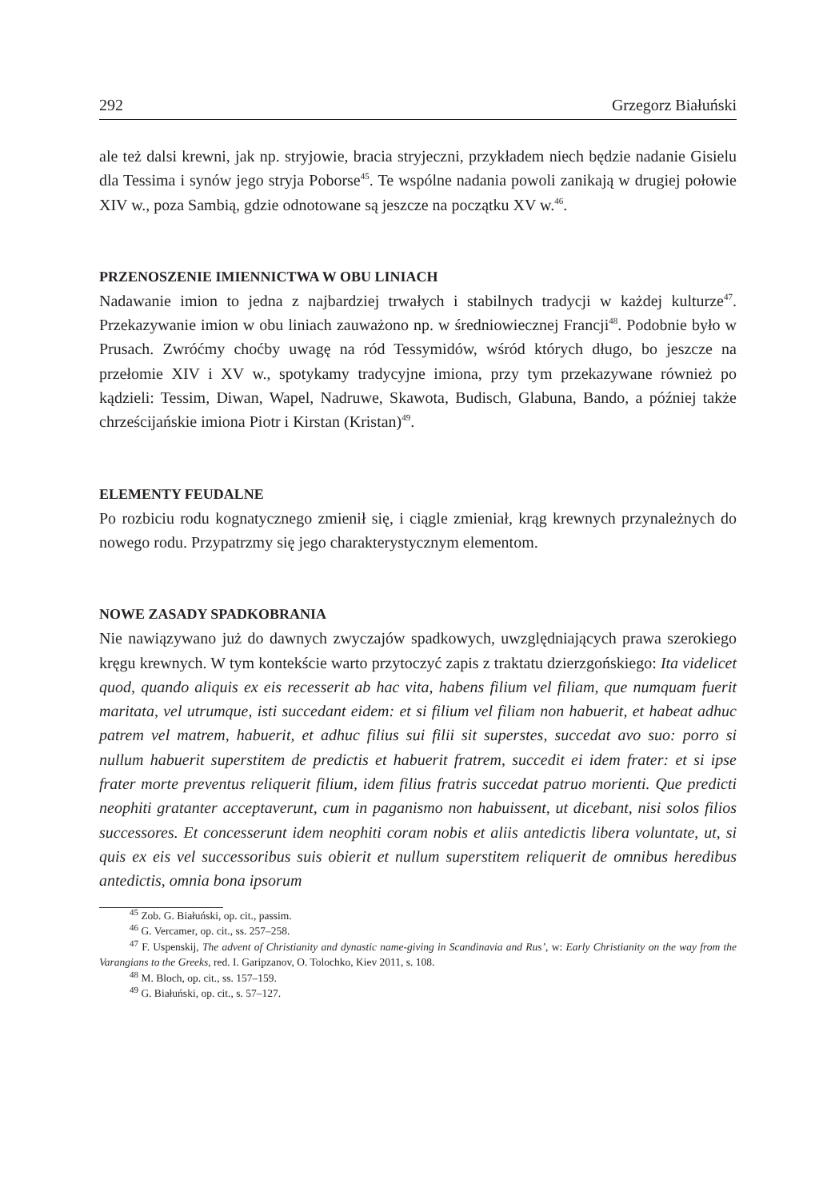292 Grzegorz Białuński
ale też dalsi krewni, jak np. stryjowie, bracia stryjeczni, przykładem niech będzie nadanie Gisielu dla Tessima i synów jego stryja Poborse<sup>45</sup>. Te wspólne nadania powoli zanikają w drugiej połowie XIV w., poza Sambią, gdzie odnotowane są jeszcze na początku XV w.<sup>46</sup>.
PRZENOSZENIE IMIENNICTWA W OBU LINIACH
Nadawanie imion to jedna z najbardziej trwałych i stabilnych tradycji w każdej kulturze<sup>47</sup>. Przekazywanie imion w obu liniach zauważono np. w średniowiecznej Francji<sup>48</sup>. Podobnie było w Prusach. Zwróćmy choćby uwagę na ród Tessymidów, wśród których długo, bo jeszcze na przełomie XIV i XV w., spotykamy tradycyjne imiona, przy tym przekazywane również po kądzieli: Tessim, Diwan, Wapel, Nadruwe, Skawota, Budisch, Glabuna, Bando, a później także chrześcijańskie imiona Piotr i Kirstan (Kristan)<sup>49</sup>.
ELEMENTY FEUDALNE
Po rozbiciu rodu kognatycznego zmienił się, i ciągle zmieniał, krąg krewnych przynależnych do nowego rodu. Przypatrzmy się jego charakterystycznym elementom.
NOWE ZASADY SPADKOBRANIA
Nie nawiązywano już do dawnych zwyczajów spadkowych, uwzględniających prawa szerokiego kręgu krewnych. W tym kontekście warto przytoczyć zapis z traktatu dzierzgońskiego: Ita videlicet quod, quando aliquis ex eis recesserit ab hac vita, habens filium vel filiam, que numquam fuerit maritata, vel utrumque, isti succedant eidem: et si filium vel filiam non habuerit, et habeat adhuc patrem vel matrem, habuerit, et adhuc filius sui filii sit superstes, succedat avo suo: porro si nullum habuerit superstitem de predictis et habuerit fratrem, succedit ei idem frater: et si ipse frater morte preventus reliquerit filium, idem filius fratris succedat patruo morienti. Que predicti neophiti gratanter acceptaverunt, cum in paganismo non habuissent, ut dicebant, nisi solos filios successores. Et concesserunt idem neophiti coram nobis et aliis antedictis libera voluntate, ut, si quis ex eis vel successoribus suis obierit et nullum superstitem reliquerit de omnibus heredibus antedictis, omnia bona ipsorum
<sup>45</sup> Zob. G. Białuński, op. cit., passim.
<sup>46</sup> G. Vercamer, op. cit., ss. 257–258.
<sup>47</sup> F. Uspenskij, The advent of Christianity and dynastic name-giving in Scandinavia and Rus’, w: Early Christianity on the way from the Varangians to the Greeks, red. I. Garipzanov, O. Tolochko, Kiev 2011, s. 108.
<sup>48</sup> M. Bloch, op. cit., ss. 157–159.
<sup>49</sup> G. Białuński, op. cit., s. 57–127.